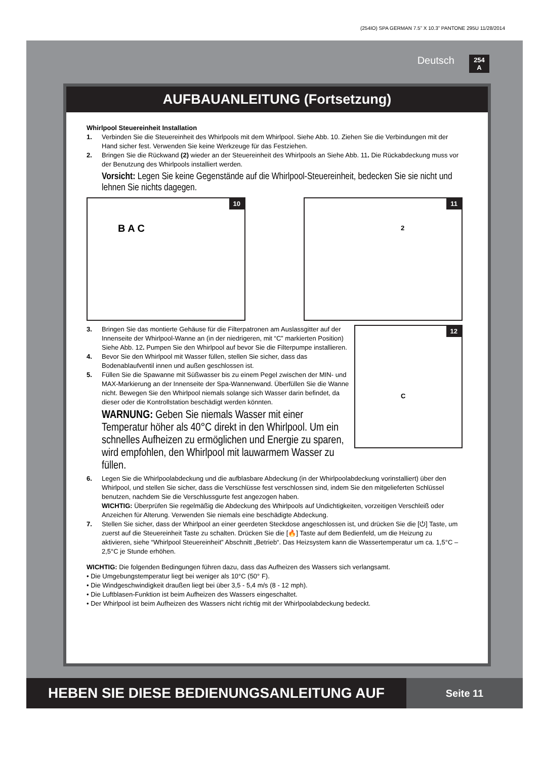(254IO) SPA GERMAN 7.5” X 10.3” PANTONE 295U 11/28/2014
Deutsch
254
A
AUFBAUANLEITUNG (Fortsetzung)
Whirlpool Steuereinheit Installation
1. Verbinden Sie die Steuereinheit des Whirlpools mit dem Whirlpool. Siehe Abb. 10. Ziehen Sie die Verbindungen mit der Hand sicher fest. Verwenden Sie keine Werkzeuge für das Festziehen.
2. Bringen Sie die Rückwand (2) wieder an der Steuereinheit des Whirlpools an Siehe Abb. 11. Die Rückabdeckung muss vor der Benutzung des Whirlpools installiert werden.
Vorsicht: Legen Sie keine Gegenstände auf die Whirlpool-Steuereinheit, bedecken Sie sie nicht und lehnen Sie nichts dagegen.
10
B A C
11
2
3. Bringen Sie das montierte Gehäuse für die Filterpatronen am Auslassgitter auf der Innenseite der Whirlpool-Wanne an (in der niedrigeren, mit “C” markierten Position) Siehe Abb. 12. Pumpen Sie den Whirlpool auf bevor Sie die Filterpumpe installieren.
4. Bevor Sie den Whirlpool mit Wasser füllen, stellen Sie sicher, dass das Bodenablaufventil innen und außen geschlossen ist.
5. Füllen Sie die Spawanne mit Süßwasser bis zu einem Pegel zwischen der MIN- und MAX-Markierung an der Innenseite der Spa-Wannenwand. Überfüllen Sie die Wanne nicht. Bewegen Sie den Whirlpool niemals solange sich Wasser darin befindet, da dieser oder die Kontrollstation beschädigt werden könnten.
WARNUNG: Geben Sie niemals Wasser mit einer Temperatur höher als 40°C direkt in den Whirlpool. Um ein schnelles Aufheizen zu ermöglichen und Energie zu sparen, wird empfohlen, den Whirlpool mit lauwarmem Wasser zu füllen.
12
C
6. Legen Sie die Whirlpoolabdeckung und die aufblasbare Abdeckung (in der Whirlpoolabdeckung vorinstalliert) über den Whirlpool, und stellen Sie sicher, dass die Verschlüsse fest verschlossen sind, indem Sie den mitgelieferten Schlüssel benutzen, nachdem Sie die Verschlussgurte fest angezogen haben.
WICHTIG: Überprüfen Sie regelmäßig die Abdeckung des Whirlpools auf Undichtigkeiten, vorzeitigen Verschleiß oder Anzeichen für Alterung. Verwenden Sie niemals eine beschädigte Abdeckung.
7. Stellen Sie sicher, dass der Whirlpool an einer geerdeten Steckdose angeschlossen ist, und drücken Sie die [⏻] Taste, um zuerst auf die Steuereinheit Taste zu schalten. Drücken Sie die [🔥] Taste auf dem Bedienfeld, um die Heizung zu aktivieren, siehe “Whirlpool Steuereinheit” Abschnitt „Betrieb“. Das Heizsystem kann die Wassertemperatur um ca. 1,5°C – 2,5°C je Stunde erhöhen.
WICHTIG: Die folgenden Bedingungen führen dazu, dass das Aufheizen des Wassers sich verlangsamt.
• Die Umgebungstemperatur liegt bei weniger als 10°C (50° F).
• Die Windgeschwindigkeit draußen liegt bei über 3,5 - 5,4 m/s (8 - 12 mph).
• Die Luftblasen-Funktion ist beim Aufheizen des Wassers eingeschaltet.
• Der Whirlpool ist beim Aufheizen des Wassers nicht richtig mit der Whirlpoolabdeckung bedeckt.
HEBEN SIE DIESE BEDIENUNGSANLEITUNG AUF
Seite 11